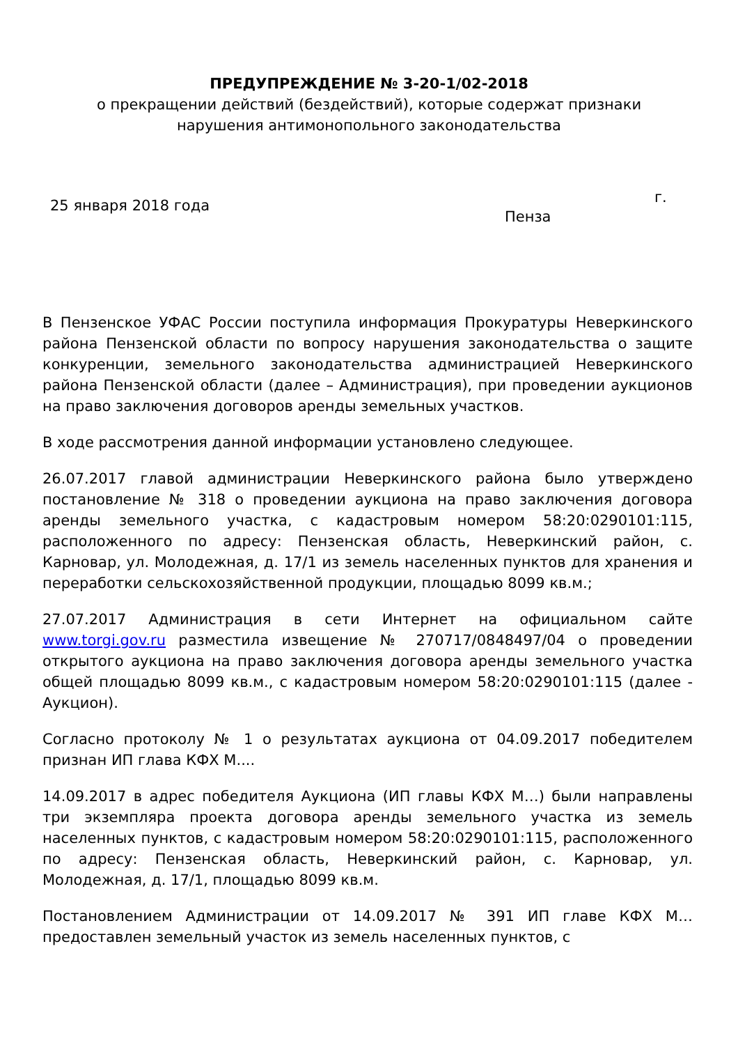ПРЕДУПРЕЖДЕНИЕ № 3-20-1/02-2018
о прекращении действий (бездействий), которые содержат признаки
нарушения антимонопольного законодательства
25 января 2018 года г.
Пенза
В Пензенское УФАС России поступила информация Прокуратуры Неверкинского района Пензенской области по вопросу нарушения законодательства о защите конкуренции, земельного законодательства администрацией Неверкинского района Пензенской области (далее – Администрация), при проведении аукционов на право заключения договоров аренды земельных участков.
В ходе рассмотрения данной информации установлено следующее.
26.07.2017 главой администрации Неверкинского района было утверждено постановление № 318 о проведении аукциона на право заключения договора аренды земельного участка, с кадастровым номером 58:20:0290101:115, расположенного по адресу: Пензенская область, Неверкинский район, с. Карновар, ул. Молодежная, д. 17/1 из земель населенных пунктов для хранения и переработки сельскохозяйственной продукции, площадью 8099 кв.м.;
27.07.2017 Администрация в сети Интернет на официальном сайте www.torgi.gov.ru разместила извещение № 270717/0848497/04 о проведении открытого аукциона на право заключения договора аренды земельного участка общей площадью 8099 кв.м., с кадастровым номером 58:20:0290101:115 (далее - Аукцион).
Согласно протоколу № 1 о результатах аукциона от 04.09.2017 победителем признан ИП глава КФХ М....
14.09.2017 в адрес победителя Аукциона (ИП главы КФХ М…) были направлены три экземпляра проекта договора аренды земельного участка из земель населенных пунктов, с кадастровым номером 58:20:0290101:115, расположенного по адресу: Пензенская область, Неверкинский район, с. Карновар, ул. Молодежная, д. 17/1, площадью 8099 кв.м.
Постановлением Администрации от 14.09.2017 № 391 ИП главе КФХ М… предоставлен земельный участок из земель населенных пунктов, с